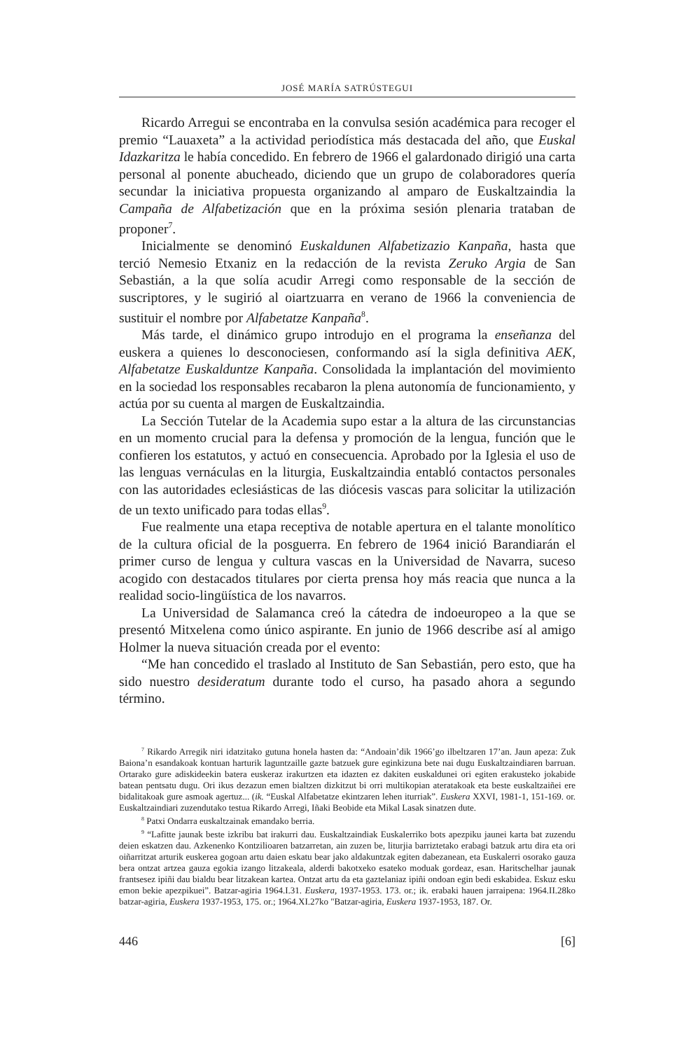JOSÉ MARÍA SATRÚSTEGUI
Ricardo Arregui se encontraba en la convulsa sesión académica para recoger el premio “Lauaxeta” a la actividad periodística más destacada del año, que Euskal Idazkaritza le había concedido. En febrero de 1966 el galardonado dirigió una carta personal al ponente abucheado, diciendo que un grupo de colaboradores quería secundar la iniciativa propuesta organizando al amparo de Euskaltzaindia la Campaña de Alfabetización que en la próxima sesión plenaria trataban de proponer<sup>7</sup>.
Inicialmente se denominó Euskaldunen Alfabetizazio Kanpaña, hasta que terció Nemesio Etxaniz en la redacción de la revista Zeruko Argia de San Sebastián, a la que solía acudir Arregi como responsable de la sección de suscriptores, y le sugirió al oiartzuarra en verano de 1966 la conveniencia de sustituir el nombre por Alfabetatze Kanpaña<sup>8</sup>.
Más tarde, el dinámico grupo introdujo en el programa la enseñanza del euskera a quienes lo desconociesen, conformando así la sigla definitiva AEK, Alfabetatze Euskalduntze Kanpaña. Consolidada la implantación del movimiento en la sociedad los responsables recabaron la plena autonomía de funcionamiento, y actúa por su cuenta al margen de Euskaltzaindia.
La Sección Tutelar de la Academia supo estar a la altura de las circunstancias en un momento crucial para la defensa y promoción de la lengua, función que le confieren los estatutos, y actuó en consecuencia. Aprobado por la Iglesia el uso de las lenguas vernáculas en la liturgia, Euskaltzaindia entabló contactos personales con las autoridades eclesiásticas de las diócesis vascas para solicitar la utilización de un texto unificado para todas ellas<sup>9</sup>.
Fue realmente una etapa receptiva de notable apertura en el talante monolítico de la cultura oficial de la posguerra. En febrero de 1964 inició Barandiarán el primer curso de lengua y cultura vascas en la Universidad de Navarra, suceso acogido con destacados titulares por cierta prensa hoy más reacia que nunca a la realidad socio-lingüística de los navarros.
La Universidad de Salamanca creó la cátedra de indoeuropeo a la que se presentó Mitxelena como único aspirante. En junio de 1966 describe así al amigo Holmer la nueva situación creada por el evento:
“Me han concedido el traslado al Instituto de San Sebastián, pero esto, que ha sido nuestro desideratum durante todo el curso, ha pasado ahora a segundo término.
<sup>7</sup> Rikardo Arregik niri idatzitako gutuna honela hasten da: “Andoain’dik 1966’go ilbeltzaren 17’an. Jaun apeza: Zuk Baiona’n esandakoak kontuan harturik laguntzaille gazte batzuek gure eginkizuna bete nai dugu Euskaltzaindiaren barruan. Ortarako gure adiskideekin batera euskeraz irakurtzen eta idazten ez dakiten euskaldunei ori egiten erakusteko jokabide batean pentsatu dugu. Ori ikus dezazun emen bialtzen dizkitzut bi orri multikopian ateratakoak eta beste euskaltzaiñei ere bidalitakoak gure asmoak agertuz... (ik. “Euskal Alfabetatze ekintzaren lehen iturriak”. Euskera XXVI, 1981-1, 151-169. or. Euskaltzaindiari zuzendutako testua Rikardo Arregi, Iñaki Beobide eta Mikal Lasak sinatzen dute.
<sup>8</sup> Patxi Ondarra euskaltzainak emandako berria.
<sup>9</sup> “Lafitte jaunak beste izkribu bat irakurri dau. Euskaltzaindiak Euskalerriko bots apezpiku jaunei karta bat zuzendu deien eskatzen dau. Azkenenko Kontzilioaren batzarretan, ain zuzen be, liturjia barriztetako erabagi batzuk artu dira eta ori oiñarritzat arturik euskerea gogoan artu daien eskatu bear jako aldakuntzak egiten dabezanean, eta Euskalerri osorako gauza bera ontzat artzea gauza egokia izango litzakeala, alderdi bakotxeko esateko moduak gordeaz, esan. Haritschelhar jaunak frantsesez ipiñi dau bialdu bear litzakean kartea. Ontzat artu da eta gaztelaniaz ipiñi ondoan egin bedi eskabidea. Eskuz esku emon bekie apezpikuei”. Batzar-agiria 1964.I.31. Euskera, 1937-1953. 173. or.; ik. erabaki hauen jarraipena: 1964.II.28ko batzar-agiria, Euskera 1937-1953, 175. or.; 1964.XI.27ko "Batzar-agiria, Euskera 1937-1953, 187. Or.
446 [6]